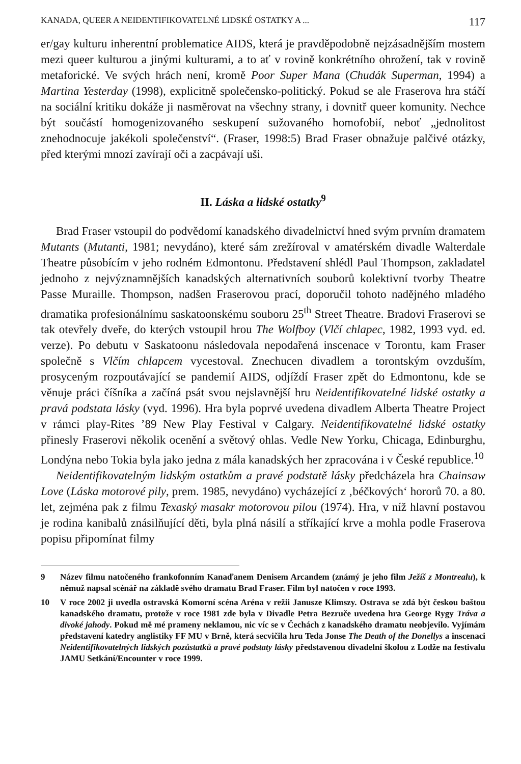KANADA, QUEER A NEIDENTIFIKOVATELNÉ LIDSKÉ OSTATKY A ... 117
er/gay kulturu inherentní problematice AIDS, která je pravděpodobně nejzásadnějším mostem mezi queer kulturou a jinými kulturami, a to ať v rovině konkrétního ohrožení, tak v rovině metaforické. Ve svých hrách není, kromě Poor Super Mana (Chudák Superman, 1994) a Martina Yesterday (1998), explicitně společensko-politický. Pokud se ale Fraserova hra stáčí na sociální kritiku dokáže ji nasměrovat na všechny strany, i dovnitř queer komunity. Nechce být součástí homogenizovaného seskupení sužovaného homofobií, neboť „jednolitost znehodnocuje jakékoli společenství“. (Fraser, 1998:5) Brad Fraser obnažuje palčivé otázky, před kterými mnozí zavírají oči a zacpávají uši.
II. Láska a lidské ostatky<sup>9</sup>
Brad Fraser vstoupil do podvědomí kanadského divadelnictví hned svým prvním dramatem Mutants (Mutanti, 1981; nevydáno), které sám zrežíroval v amatérském divadle Walterdale Theatre působícím v jeho rodném Edmontonu. Představení shlédl Paul Thompson, zakladatel jednoho z nejvýznamnějších kanadských alternativních souborů kolektivní tvorby Theatre Passe Muraille. Thompson, nadšen Fraserovou prací, doporučil tohoto nadějného mladého dramatika profesionálnímu saskatoonskému souboru 25<sup>th</sup> Street Theatre. Bradovi Fraserovi se tak otevřely dveře, do kterých vstoupil hrou The Wolfboy (Vlčí chlapec, 1982, 1993 vyd. ed. verze). Po debutu v Saskatoonu následovala nepodařená inscenace v Torontu, kam Fraser společně s Vlčím chlapcem vycestoval. Znechucen divadlem a torontským ovzduším, prosyceným rozpoutávající se pandemií AIDS, odjíždí Fraser zpět do Edmontonu, kde se věnuje práci číšníka a začíná psát svou nejslavnější hru Neidentifikovatelné lidské ostatky a pravá podstata lásky (vyd. 1996). Hra byla poprvé uvedena divadlem Alberta Theatre Project v rámci play-Rites ’89 New Play Festival v Calgary. Neidentifikovatelné lidské ostatky přinesly Fraserovi několik ocenění a světový ohlas. Vedle New Yorku, Chicaga, Edinburghu, Londýna nebo Tokia byla jako jedna z mála kanadských her zpracována i v České republice.<sup>10</sup>
Neidentifikovatelným lidským ostatkům a pravé podstatě lásky předcházela hra Chainsaw Love (Láska motorové pily, prem. 1985, nevydáno) vycházející z ‚béčkových‘ hororů 70. a 80. let, zejména pak z filmu Texaský masakr motorovou pilou (1974). Hra, v níž hlavní postavou je rodina kanibalů znásilňující děti, byla plná násilí a stříkající krve a mohla podle Fraserova popisu připomínat filmy
9 Název filmu natočeného frankofonním Kanaďanem Denisem Arcandem (známý je jeho film Ježíš z Montrealu), k němuž napsal scénář na základě svého dramatu Brad Fraser. Film byl natočen v roce 1993.
10 V roce 2002 ji uvedla ostravská Komorní scéna Aréna v režii Janusze Klimszy. Ostrava se zdá být českou baštou kanadského dramatu, protože v roce 1981 zde byla v Divadle Petra Bezruče uvedena hra George Rygy Tráva a divoké jahody. Pokud mě mé prameny neklamou, nic víc se v Čechách z kanadského dramatu neobjevilo. Vyjímám představení katedry anglistiky FF MU v Brně, která secvičila hru Teda Jonse The Death of the Donellys a inscenaci Neidentifikovatelných lidských pozůstatků a pravé podstaty lásky představenou divadelní školou z Lodže na festivalu JAMU Setkání/Encounter v roce 1999.